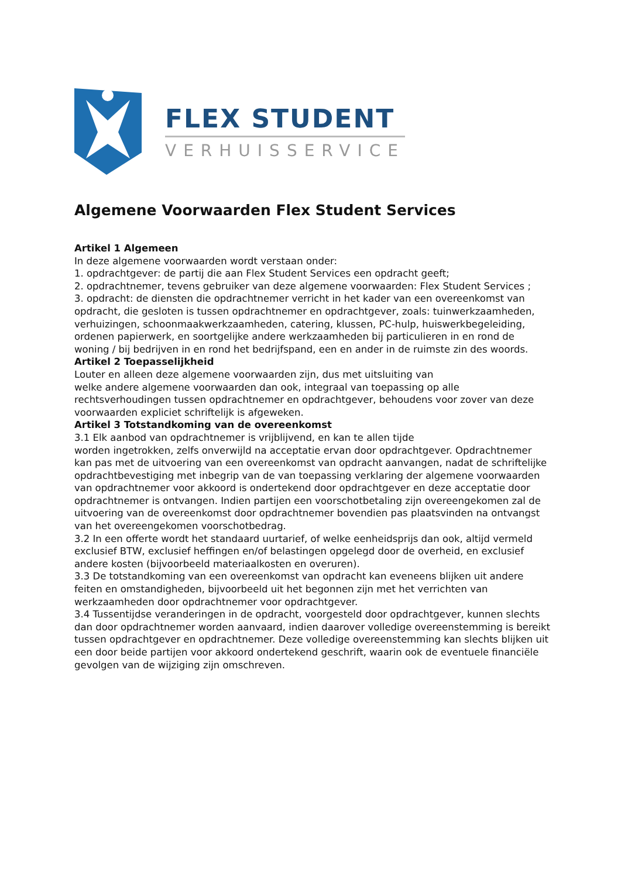FLEX STUDENT
VERHUISSERVICE
Algemene Voorwaarden Flex Student Services
Artikel 1 Algemeen
In deze algemene voorwaarden wordt verstaan onder:
1. opdrachtgever: de partij die aan Flex Student Services een opdracht geeft;
2. opdrachtnemer, tevens gebruiker van deze algemene voorwaarden: Flex Student Services ;
3. opdracht: de diensten die opdrachtnemer verricht in het kader van een overeenkomst van opdracht, die gesloten is tussen opdrachtnemer en opdrachtgever, zoals: tuinwerkzaamheden, verhuizingen, schoonmaakwerkzaamheden, catering, klussen, PC-hulp, huiswerkbegeleiding, ordenen papierwerk, en soortgelijke andere werkzaamheden bij particulieren in en rond de woning / bij bedrijven in en rond het bedrijfspand, een en ander in de ruimste zin des woords.
Artikel 2 Toepasselijkheid
Louter en alleen deze algemene voorwaarden zijn, dus met uitsluiting van
welke andere algemene voorwaarden dan ook, integraal van toepassing op alle rechtsverhoudingen tussen opdrachtnemer en opdrachtgever, behoudens voor zover van deze voorwaarden expliciet schriftelijk is afgeweken.
Artikel 3 Totstandkoming van de overeenkomst
3.1 Elk aanbod van opdrachtnemer is vrijblijvend, en kan te allen tijde
worden ingetrokken, zelfs onverwijld na acceptatie ervan door opdrachtgever. Opdrachtnemer kan pas met de uitvoering van een overeenkomst van opdracht aanvangen, nadat de schriftelijke opdrachtbevestiging met inbegrip van de van toepassing verklaring der algemene voorwaarden van opdrachtnemer voor akkoord is ondertekend door opdrachtgever en deze acceptatie door opdrachtnemer is ontvangen. Indien partijen een voorschotbetaling zijn overeengekomen zal de uitvoering van de overeenkomst door opdrachtnemer bovendien pas plaatsvinden na ontvangst van het overeengekomen voorschotbedrag.
3.2 In een offerte wordt het standaard uurtarief, of welke eenheidsprijs dan ook, altijd vermeld exclusief BTW, exclusief heffingen en/of belastingen opgelegd door de overheid, en exclusief andere kosten (bijvoorbeeld materiaalkosten en overuren).
3.3 De totstandkoming van een overeenkomst van opdracht kan eveneens blijken uit andere feiten en omstandigheden, bijvoorbeeld uit het begonnen zijn met het verrichten van werkzaamheden door opdrachtnemer voor opdrachtgever.
3.4 Tussentijdse veranderingen in de opdracht, voorgesteld door opdrachtgever, kunnen slechts dan door opdrachtnemer worden aanvaard, indien daarover volledige overeenstemming is bereikt tussen opdrachtgever en opdrachtnemer. Deze volledige overeenstemming kan slechts blijken uit een door beide partijen voor akkoord ondertekend geschrift, waarin ook de eventuele financiële gevolgen van de wijziging zijn omschreven.